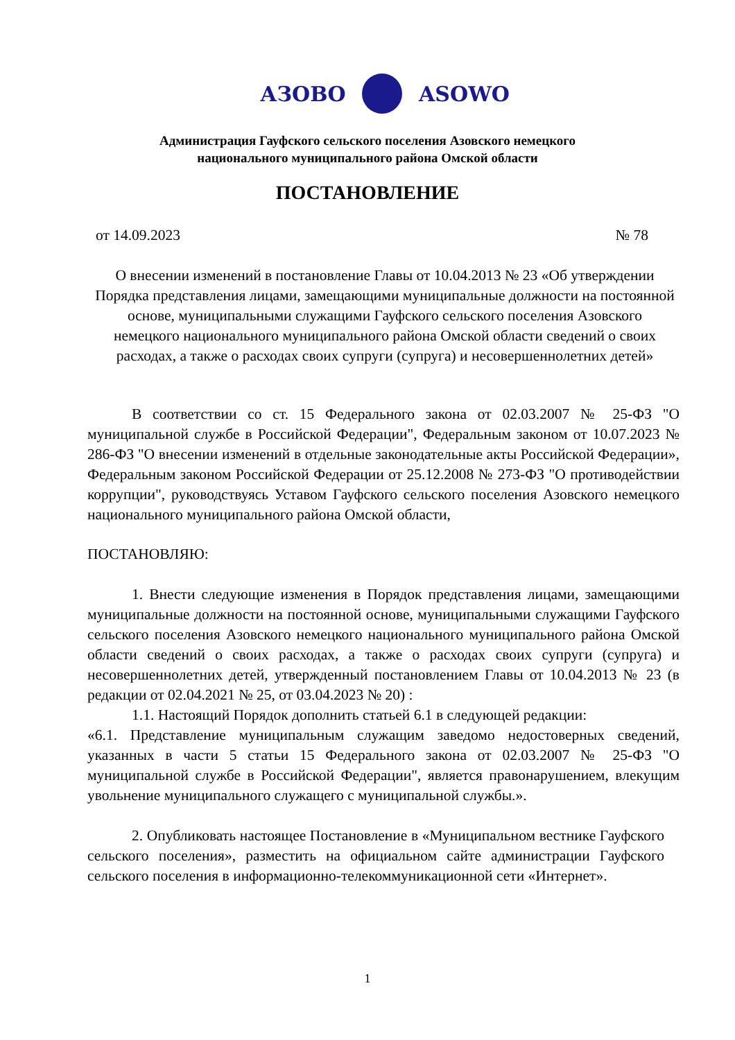АЗОВО ASOWO
Администрация Гауфского сельского поселения Азовского немецкого
национального муниципального района Омской области
ПОСТАНОВЛЕНИЕ
от 14.09.2023 № 78
О внесении изменений в постановление Главы от 10.04.2013 № 23 «Об утверждении Порядка представления лицами, замещающими муниципальные должности на постоянной основе, муниципальными служащими Гауфского сельского поселения Азовского немецкого национального муниципального района Омской области сведений о своих расходах, а также о расходах своих супруги (супруга) и несовершеннолетних детей»
В соответствии со ст. 15 Федерального закона от 02.03.2007 № 25-ФЗ "О муниципальной службе в Российской Федерации", Федеральным законом от 10.07.2023 № 286-ФЗ "О внесении изменений в отдельные законодательные акты Российской Федерации», Федеральным законом Российской Федерации от 25.12.2008 № 273-ФЗ "О противодействии коррупции", руководствуясь Уставом Гауфского сельского поселения Азовского немецкого национального муниципального района Омской области,
ПОСТАНОВЛЯЮ:
1. Внести следующие изменения в Порядок представления лицами, замещающими муниципальные должности на постоянной основе, муниципальными служащими Гауфского сельского поселения Азовского немецкого национального муниципального района Омской области сведений о своих расходах, а также о расходах своих супруги (супруга) и несовершеннолетних детей, утвержденный постановлением Главы от 10.04.2013 № 23 (в редакции от 02.04.2021 № 25, от 03.04.2023 № 20) :
1.1. Настоящий Порядок дополнить статьей 6.1 в следующей редакции:
«6.1. Представление муниципальным служащим заведомо недостоверных сведений, указанных в части 5 статьи 15 Федерального закона от 02.03.2007 № 25-ФЗ "О муниципальной службе в Российской Федерации", является правонарушением, влекущим увольнение муниципального служащего с муниципальной службы.».
2. Опубликовать настоящее Постановление в «Муниципальном вестнике Гауфского сельского поселения», разместить на официальном сайте администрации Гауфского сельского поселения в информационно-телекоммуникационной сети «Интернет».
1